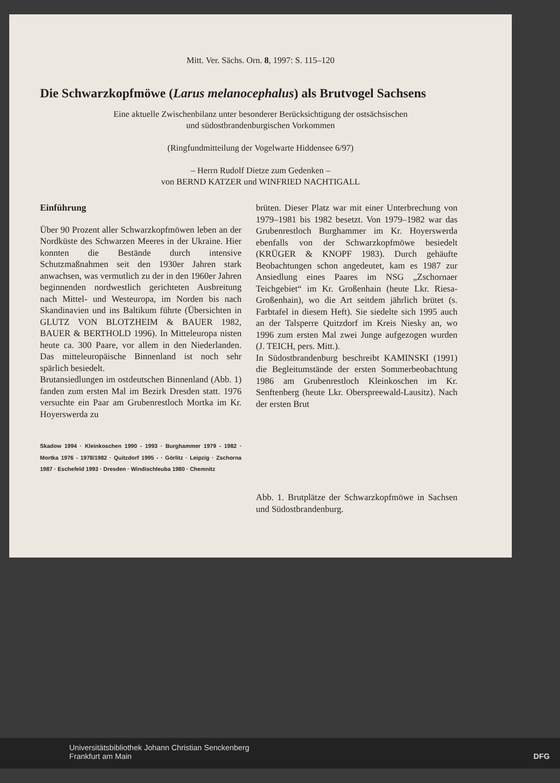Mitt. Ver. Sächs. Orn. 8, 1997: S. 115–120
Die Schwarzkopfmöwe (Larus melanocephalus) als Brutvogel Sachsens
Eine aktuelle Zwischenbilanz unter besonderer Berücksichtigung der ostsächsischen
und südostbrandenburgischen Vorkommen
(Ringfundmitteilung der Vogelwarte Hiddensee 6/97)
– Herrn Rudolf Dietze zum Gedenken –
von BERND KATZER und WINFRIED NACHTIGALL
Einführung
Über 90 Prozent aller Schwarzkopfmöwen leben an der Nordküste des Schwarzen Meeres in der Ukraine. Hier konnten die Bestände durch intensive Schutzmaßnahmen seit den 1930er Jahren stark anwachsen, was vermutlich zu der in den 1960er Jahren beginnenden nordwestlich gerichteten Ausbreitung nach Mittel- und Westeuropa, im Norden bis nach Skandinavien und ins Baltikum führte (Übersichten in GLUTZ VON BLOTZHEIM & BAUER 1982, BAUER & BERTHOLD 1996). In Mitteleuropa nisten heute ca. 300 Paare, vor allem in den Niederlanden. Das mitteleuropäische Binnenland ist noch sehr spärlich besiedelt.
Brutansiedlungen im ostdeutschen Binnenland (Abb. 1) fanden zum ersten Mal im Bezirk Dresden statt. 1976 versuchte ein Paar am Grubenrestloch Mortka im Kr. Hoyerswerda zu
Skadow 1994 · Kleinkoschen 1990 - 1993 · Burghammer 1979 - 1982 · Mortka 1976 - 1978/1982 · Quitzdorf 1995 - · Görlitz · Leipzig · Zschorna 1987 · Eschefeld 1993 · Dresden · Windischleuba 1980 · Chemnitz
brüten. Dieser Platz war mit einer Unterbrechung von 1979–1981 bis 1982 besetzt. Von 1979–1982 war das Grubenrestloch Burghammer im Kr. Hoyerswerda ebenfalls von der Schwarzkopfmöwe besiedelt (KRÜGER & KNOPF 1983). Durch gehäufte Beobachtungen schon angedeutet, kam es 1987 zur Ansiedlung eines Paares im NSG „Zschornaer Teichgebiet“ im Kr. Großenhain (heute Lkr. Riesa-Großenhain), wo die Art seitdem jährlich brütet (s. Farbtafel in diesem Heft). Sie siedelte sich 1995 auch an der Talsperre Quitzdorf im Kreis Niesky an, wo 1996 zum ersten Mal zwei Junge aufgezogen wurden (J. TEICH, pers. Mitt.).
In Südostbrandenburg beschreibt KAMINSKI (1991) die Begleitumstände der ersten Sommerbeobachtung 1986 am Grubenrestloch Kleinkoschen im Kr. Senftenberg (heute Lkr. Oberspreewald-Lausitz). Nach der ersten Brut
Abb. 1. Brutplätze der Schwarzkopfmöwe in Sachsen und Südostbrandenburg.
Universitätsbibliothek Johann Christian Senckenberg
Frankfurt am Main DFG